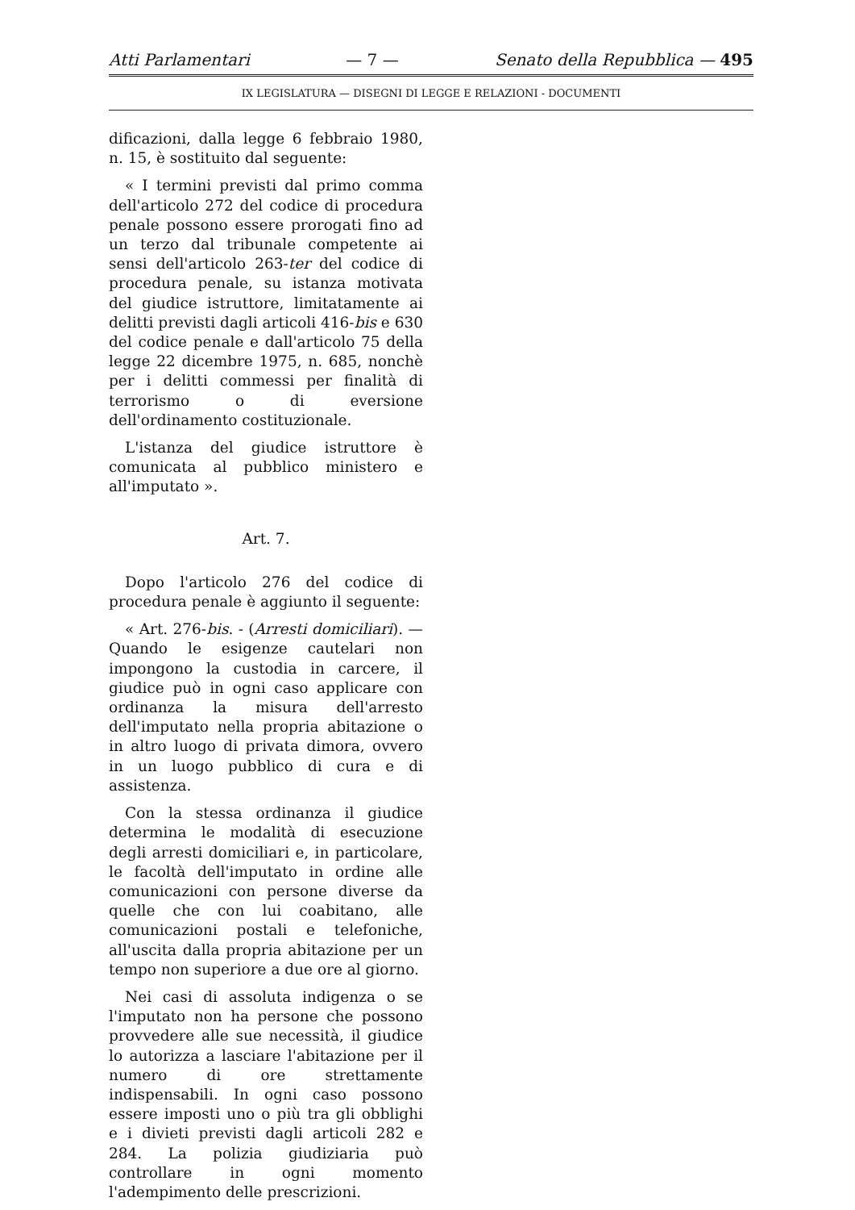Atti Parlamentari — 7 — Senato della Repubblica — 495
IX LEGISLATURA — DISEGNI DI LEGGE E RELAZIONI - DOCUMENTI
dificazioni, dalla legge 6 febbraio 1980, n. 15, è sostituito dal seguente:
« I termini previsti dal primo comma dell'articolo 272 del codice di procedura penale possono essere prorogati fino ad un terzo dal tribunale competente ai sensi dell'articolo 263-ter del codice di procedura penale, su istanza motivata del giudice istruttore, limitatamente ai delitti previsti dagli articoli 416-bis e 630 del codice penale e dall'articolo 75 della legge 22 dicembre 1975, n. 685, nonchè per i delitti commessi per finalità di terrorismo o di eversione dell'ordinamento costituzionale.
L'istanza del giudice istruttore è comunicata al pubblico ministero e all'imputato ».
Art. 7.
Dopo l'articolo 276 del codice di procedura penale è aggiunto il seguente:
« Art. 276-bis. - (Arresti domiciliari). — Quando le esigenze cautelari non impongono la custodia in carcere, il giudice può in ogni caso applicare con ordinanza la misura dell'arresto dell'imputato nella propria abitazione o in altro luogo di privata dimora, ovvero in un luogo pubblico di cura e di assistenza.
Con la stessa ordinanza il giudice determina le modalità di esecuzione degli arresti domiciliari e, in particolare, le facoltà dell'imputato in ordine alle comunicazioni con persone diverse da quelle che con lui coabitano, alle comunicazioni postali e telefoniche, all'uscita dalla propria abitazione per un tempo non superiore a due ore al giorno.
Nei casi di assoluta indigenza o se l'imputato non ha persone che possono provvedere alle sue necessità, il giudice lo autorizza a lasciare l'abitazione per il numero di ore strettamente indispensabili. In ogni caso possono essere imposti uno o più tra gli obblighi e i divieti previsti dagli articoli 282 e 284. La polizia giudiziaria può controllare in ogni momento l'adempimento delle prescrizioni.